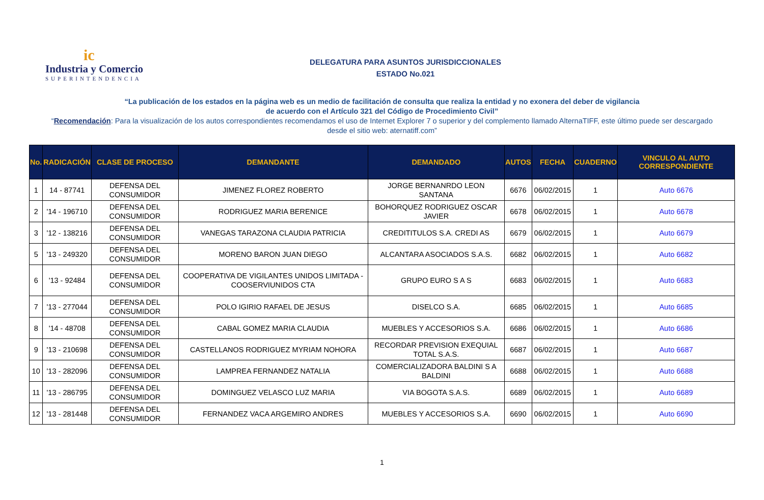ic
Industria y Comercio
SUPERINTENDENCIA
DELEGATURA PARA ASUNTOS JURISDICCIONALES
ESTADO No.021
“La publicación de los estados en la página web es un medio de facilitación de consulta que realiza la entidad y no exonera del deber de vigilancia
de acuerdo con el Artículo 321 del Código de Procedimiento Civil”
“Recomendación: Para la visualización de los autos correspondientes recomendamos el uso de Internet Explorer 7 o superior y del complemento llamado AlternaTIFF, este último puede ser descargado desde el sitio web: aternatiff.com”
| No. | RADICACIÓN | CLASE DE PROCESO | DEMANDANTE | DEMANDADO | AUTOS | FECHA | CUADERNO | VINCULO AL AUTO CORRESPONDIENTE |
| --- | --- | --- | --- | --- | --- | --- | --- | --- |
| 1 | 14 - 87741 | DEFENSA DEL CONSUMIDOR | JIMENEZ FLOREZ ROBERTO | JORGE BERNANRDO LEON SANTANA | 6676 | 06/02/2015 | 1 | Auto 6676 |
| 2 | '14 - 196710 | DEFENSA DEL CONSUMIDOR | RODRIGUEZ MARIA BERENICE | BOHORQUEZ RODRIGUEZ OSCAR JAVIER | 6678 | 06/02/2015 | 1 | Auto 6678 |
| 3 | '12 - 138216 | DEFENSA DEL CONSUMIDOR | VANEGAS TARAZONA CLAUDIA PATRICIA | CREDITITULOS S.A. CREDI AS | 6679 | 06/02/2015 | 1 | Auto 6679 |
| 5 | '13 - 249320 | DEFENSA DEL CONSUMIDOR | MORENO BARON JUAN DIEGO | ALCANTARA ASOCIADOS S.A.S. | 6682 | 06/02/2015 | 1 | Auto 6682 |
| 6 | '13 - 92484 | DEFENSA DEL CONSUMIDOR | COOPERATIVA DE VIGILANTES UNIDOS LIMITADA - COOSERVIUNIDOS CTA | GRUPO EURO S A S | 6683 | 06/02/2015 | 1 | Auto 6683 |
| 7 | '13 - 277044 | DEFENSA DEL CONSUMIDOR | POLO IGIRIO RAFAEL DE JESUS | DISELCO S.A. | 6685 | 06/02/2015 | 1 | Auto 6685 |
| 8 | '14 - 48708 | DEFENSA DEL CONSUMIDOR | CABAL GOMEZ MARIA CLAUDIA | MUEBLES Y ACCESORIOS S.A. | 6686 | 06/02/2015 | 1 | Auto 6686 |
| 9 | '13 - 210698 | DEFENSA DEL CONSUMIDOR | CASTELLANOS RODRIGUEZ MYRIAM NOHORA | RECORDAR PREVISION EXEQUIAL TOTAL S.A.S. | 6687 | 06/02/2015 | 1 | Auto 6687 |
| 10 | '13 - 282096 | DEFENSA DEL CONSUMIDOR | LAMPREA FERNANDEZ NATALIA | COMERCIALIZADORA BALDINI S A BALDINI | 6688 | 06/02/2015 | 1 | Auto 6688 |
| 11 | '13 - 286795 | DEFENSA DEL CONSUMIDOR | DOMINGUEZ VELASCO LUZ MARIA | VIA BOGOTA S.A.S. | 6689 | 06/02/2015 | 1 | Auto 6689 |
| 12 | '13 - 281448 | DEFENSA DEL CONSUMIDOR | FERNANDEZ VACA ARGEMIRO ANDRES | MUEBLES Y ACCESORIOS S.A. | 6690 | 06/02/2015 | 1 | Auto 6690 |
1